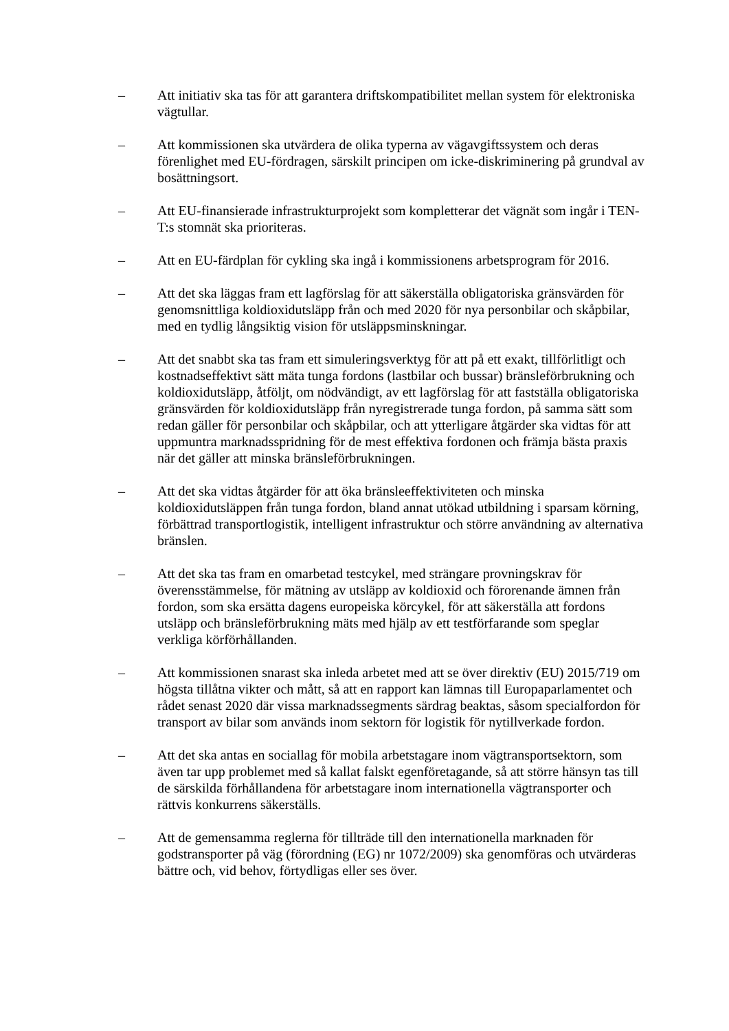– Att initiativ ska tas för att garantera driftskompatibilitet mellan system för elektroniska vägtullar.
– Att kommissionen ska utvärdera de olika typerna av vägavgiftssystem och deras förenlighet med EU-fördragen, särskilt principen om icke-diskriminering på grundval av bosättningsort.
– Att EU-finansierade infrastrukturprojekt som kompletterar det vägnät som ingår i TEN-T:s stomnät ska prioriteras.
– Att en EU-färdplan för cykling ska ingå i kommissionens arbetsprogram för 2016.
– Att det ska läggas fram ett lagförslag för att säkerställa obligatoriska gränsvärden för genomsnittliga koldioxidutsläpp från och med 2020 för nya personbilar och skåpbilar, med en tydlig långsiktig vision för utsläppsminskningar.
– Att det snabbt ska tas fram ett simuleringsverktyg för att på ett exakt, tillförlitligt och kostnadseffektivt sätt mäta tunga fordons (lastbilar och bussar) bränsleförbrukning och koldioxidutsläpp, åtföljt, om nödvändigt, av ett lagförslag för att fastställa obligatoriska gränsvärden för koldioxidutsläpp från nyregistrerade tunga fordon, på samma sätt som redan gäller för personbilar och skåpbilar, och att ytterligare åtgärder ska vidtas för att uppmuntra marknadsspridning för de mest effektiva fordonen och främja bästa praxis när det gäller att minska bränsleförbrukningen.
– Att det ska vidtas åtgärder för att öka bränsleeffektiviteten och minska koldioxidutsläppen från tunga fordon, bland annat utökad utbildning i sparsam körning, förbättrad transportlogistik, intelligent infrastruktur och större användning av alternativa bränslen.
– Att det ska tas fram en omarbetad testcykel, med strängare provningskrav för överensstämmelse, för mätning av utsläpp av koldioxid och förorenande ämnen från fordon, som ska ersätta dagens europeiska körcykel, för att säkerställa att fordons utsläpp och bränsleförbrukning mäts med hjälp av ett testförfarande som speglar verkliga körförhållanden.
– Att kommissionen snarast ska inleda arbetet med att se över direktiv (EU) 2015/719 om högsta tillåtna vikter och mått, så att en rapport kan lämnas till Europaparlamentet och rådet senast 2020 där vissa marknadssegments särdrag beaktas, såsom specialfordon för transport av bilar som används inom sektorn för logistik för nytillverkade fordon.
– Att det ska antas en sociallag för mobila arbetstagare inom vägtransportsektorn, som även tar upp problemet med så kallat falskt egenföretagande, så att större hänsyn tas till de särskilda förhållandena för arbetstagare inom internationella vägtransporter och rättvis konkurrens säkerställs.
– Att de gemensamma reglerna för tillträde till den internationella marknaden för godstransporter på väg (förordning (EG) nr 1072/2009) ska genomföras och utvärderas bättre och, vid behov, förtydligas eller ses över.